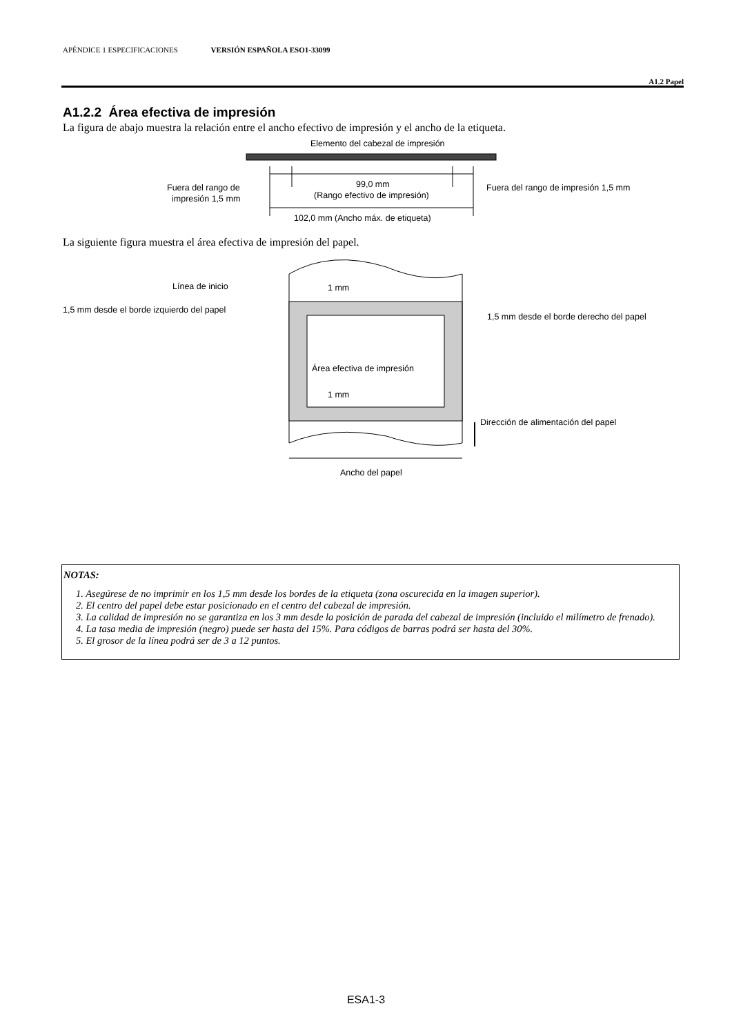APÉNDICE 1 ESPECIFICACIONES VERSIÓN ESPAÑOLA ESO1-33099
A1.2 Papel
A1.2.2 Área efectiva de impresión
La figura de abajo muestra la relación entre el ancho efectivo de impresión y el ancho de la etiqueta.
Elemento del cabezal de impresión
99,0 mm
(Rango efectivo de impresión)
102,0 mm (Ancho máx. de etiqueta)
Fuera del rango de
impresión 1,5 mm
Fuera del rango de impresión 1,5 mm
La siguiente figura muestra el área efectiva de impresión del papel.
Línea de inicio
1,5 mm desde el borde izquierdo del papel
1,5 mm desde el borde derecho del papel
1 mm
Área efectiva de impresión
1 mm
Dirección de alimentación del papel
Ancho del papel
NOTAS:
1. Asegúrese de no imprimir en los 1,5 mm desde los bordes de la etiqueta (zona oscurecida en la imagen superior).
2. El centro del papel debe estar posicionado en el centro del cabezal de impresión.
3. La calidad de impresión no se garantiza en los 3 mm desde la posición de parada del cabezal de impresión (incluido el milímetro de frenado).
4. La tasa media de impresión (negro) puede ser hasta del 15%. Para códigos de barras podrá ser hasta del 30%.
5. El grosor de la línea podrá ser de 3 a 12 puntos.
ESA1-3